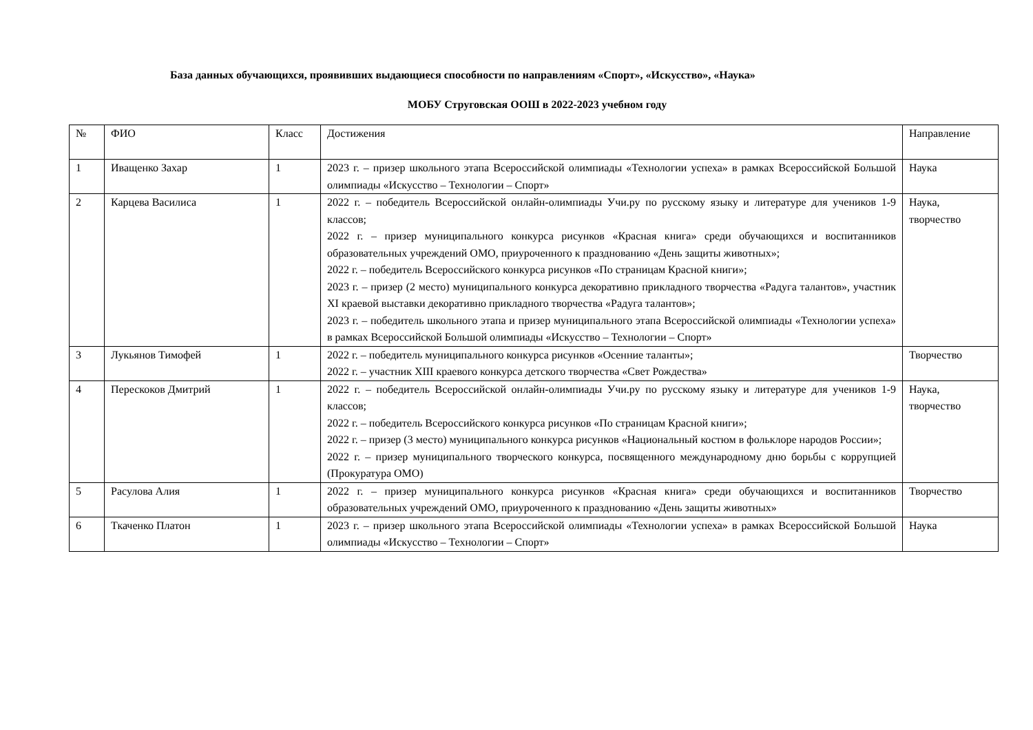База данных обучающихся, проявивших выдающиеся способности по направлениям «Спорт», «Искусство», «Наука»
МОБУ Струговская ООШ в 2022-2023 учебном году
| № | ФИО | Класс | Достижения | Направление |
| --- | --- | --- | --- | --- |
| 1 | Иващенко Захар | 1 | 2023 г. – призер школьного этапа Всероссийской олимпиады «Технологии успеха» в рамках Всероссийской Большой олимпиады «Искусство – Технологии – Спорт» | Наука |
| 2 | Карцева Василиса | 1 | 2022 г. – победитель Всероссийской онлайн-олимпиады Учи.ру по русскому языку и литературе для учеников 1-9 классов; 2022 г. – призер муниципального конкурса рисунков «Красная книга» среди обучающихся и воспитанников образовательных учреждений ОМО, приуроченного к празднованию «День защиты животных»; 2022 г. – победитель Всероссийского конкурса рисунков «По страницам Красной книги»; 2023 г. – призер (2 место) муниципального конкурса декоративно прикладного творчества «Радуга талантов», участник XI краевой выставки декоративно прикладного творчества «Радуга талантов»; 2023 г. – победитель школьного этапа и призер муниципального этапа Всероссийской олимпиады «Технологии успеха» в рамках Всероссийской Большой олимпиады «Искусство – Технологии – Спорт» | Наука, творчество |
| 3 | Лукьянов Тимофей | 1 | 2022 г. – победитель муниципального конкурса рисунков «Осенние таланты»; 2022 г. – участник XIII краевого конкурса детского творчества «Свет Рождества» | Творчество |
| 4 | Перескоков Дмитрий | 1 | 2022 г. – победитель Всероссийской онлайн-олимпиады Учи.ру по русскому языку и литературе для учеников 1-9 классов; 2022 г. – победитель Всероссийского конкурса рисунков «По страницам Красной книги»; 2022 г. – призер (3 место) муниципального конкурса рисунков «Национальный костюм в фольклоре народов России»; 2022 г. – призер муниципального творческого конкурса, посвященного международному дню борьбы с коррупцией (Прокуратура ОМО) | Наука, творчество |
| 5 | Расулова Алия | 1 | 2022 г. – призер муниципального конкурса рисунков «Красная книга» среди обучающихся и воспитанников образовательных учреждений ОМО, приуроченного к празднованию «День защиты животных» | Творчество |
| 6 | Ткаченко Платон | 1 | 2023 г. – призер школьного этапа Всероссийской олимпиады «Технологии успеха» в рамках Всероссийской Большой олимпиады «Искусство – Технологии – Спорт» | Наука |